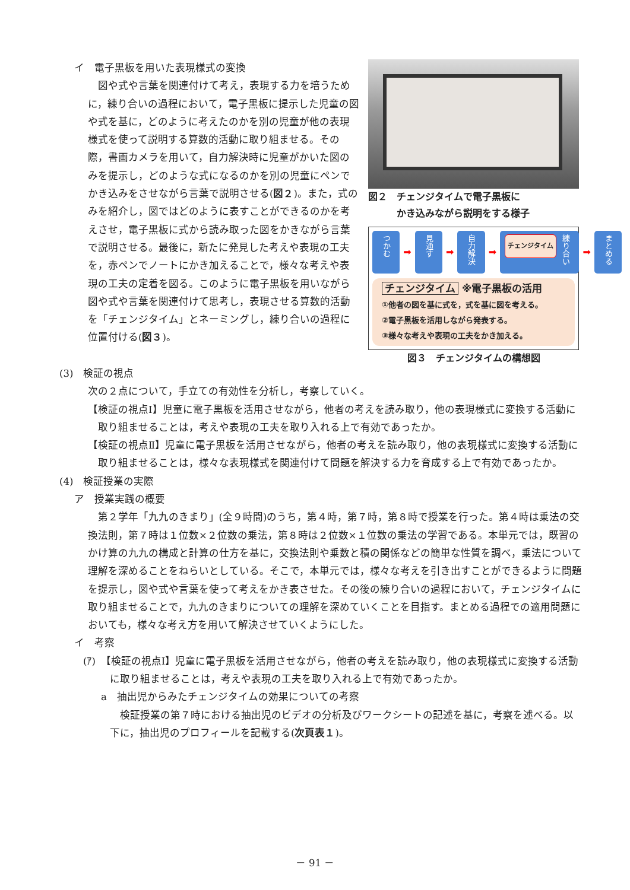イ　電子黒板を用いた表現様式の変換
図や式や言葉を関連付けて考え，表現する力を培うために，練り合いの過程において，電子黒板に提示した児童の図や式を基に，どのように考えたのかを別の児童が他の表現様式を使って説明する算数的活動に取り組ませる。その際，書画カメラを用いて，自力解決時に児童がかいた図のみを提示し，どのような式になるのかを別の児童にペンでかき込みをさせながら言葉で説明させる(図２)。また，式のみを紹介し，図ではどのように表すことができるのかを考えさせ，電子黒板に式から読み取った図をかきながら言葉で説明させる。最後に，新たに発見した考えや表現の工夫を，赤ペンでノートにかき加えることで，様々な考えや表現の工夫の定着を図る。このように電子黒板を用いながら図や式や言葉を関連付けて思考し，表現させる算数的活動を「チェンジタイム」とネーミングし，練り合いの過程に位置付ける(図３)。
図２　チェンジタイムで電子黒板に
　　　かき込みながら説明をする様子
つかむ ➡ 見通す ➡ 自力解決 ➡ 練り合い チェンジタイム ➡ まとめる
チェンジタイム ※電子黒板の活用
①他者の図を基に式を，式を基に図を考える。
②電子黒板を活用しながら発表する。
③様々な考えや表現の工夫をかき加える。
図３　チェンジタイムの構想図
(3)　検証の視点
次の２点について，手立ての有効性を分析し，考察していく。
【検証の視点Ⅰ】児童に電子黒板を活用させながら，他者の考えを読み取り，他の表現様式に変換する活動に取り組ませることは，考えや表現の工夫を取り入れる上で有効であったか。
【検証の視点Ⅱ】児童に電子黒板を活用させながら，他者の考えを読み取り，他の表現様式に変換する活動に取り組ませることは，様々な表現様式を関連付けて問題を解決する力を育成する上で有効であったか。
(4)　検証授業の実際
ア　授業実践の概要
第２学年「九九のきまり」(全９時間)のうち，第４時，第７時，第８時で授業を行った。第４時は乗法の交換法則，第７時は１位数×２位数の乗法，第８時は２位数×１位数の乗法の学習である。本単元では，既習のかけ算の九九の構成と計算の仕方を基に，交換法則や乗数と積の関係などの簡単な性質を調べ，乗法について理解を深めることをねらいとしている。そこで，本単元では，様々な考えを引き出すことができるように問題を提示し，図や式や言葉を使って考えをかき表させた。その後の練り合いの過程において，チェンジタイムに取り組ませることで，九九のきまりについての理解を深めていくことを目指す。まとめる過程での適用問題においても，様々な考え方を用いて解決させていくようにした。
イ　考察
(ｱ)　【検証の視点Ⅰ】児童に電子黒板を活用させながら，他者の考えを読み取り，他の表現様式に変換する活動に取り組ませることは，考えや表現の工夫を取り入れる上で有効であったか。
a　抽出児からみたチェンジタイムの効果についての考察
検証授業の第７時における抽出児のビデオの分析及びワークシートの記述を基に，考察を述べる。以下に，抽出児のプロフィールを記載する(次頁表１)。
－ 91 －